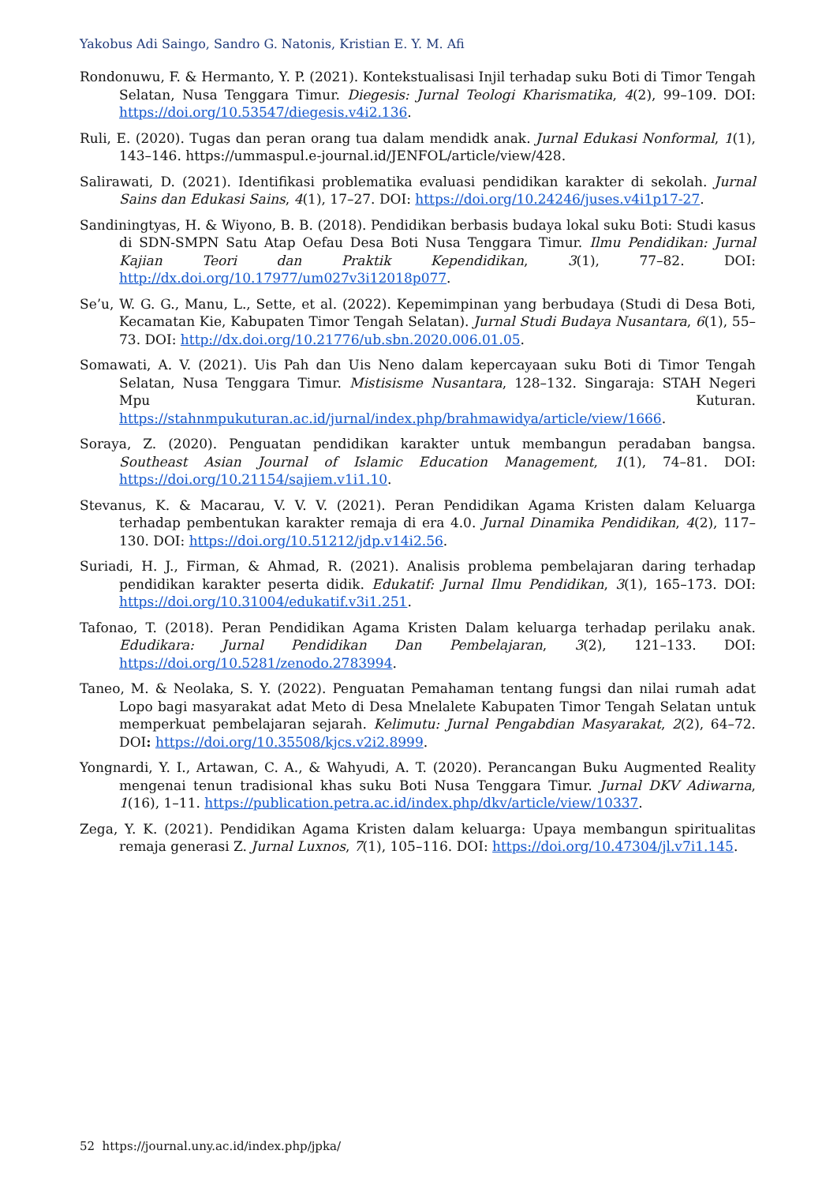Yakobus Adi Saingo, Sandro G. Natonis, Kristian E. Y. M. Afi
Rondonuwu, F. & Hermanto, Y. P. (2021). Kontekstualisasi Injil terhadap suku Boti di Timor Tengah Selatan, Nusa Tenggara Timur. Diegesis: Jurnal Teologi Kharismatika, 4(2), 99–109. DOI: https://doi.org/10.53547/diegesis.v4i2.136.
Ruli, E. (2020). Tugas dan peran orang tua dalam mendidk anak. Jurnal Edukasi Nonformal, 1(1), 143–146. https://ummaspul.e-journal.id/JENFOL/article/view/428.
Salirawati, D. (2021). Identifikasi problematika evaluasi pendidikan karakter di sekolah. Jurnal Sains dan Edukasi Sains, 4(1), 17–27. DOI: https://doi.org/10.24246/juses.v4i1p17-27.
Sandiningtyas, H. & Wiyono, B. B. (2018). Pendidikan berbasis budaya lokal suku Boti: Studi kasus di SDN-SMPN Satu Atap Oefau Desa Boti Nusa Tenggara Timur. Ilmu Pendidikan: Jurnal Kajian Teori dan Praktik Kependidikan, 3(1), 77–82. DOI: http://dx.doi.org/10.17977/um027v3i12018p077.
Se’u, W. G. G., Manu, L., Sette, et al. (2022). Kepemimpinan yang berbudaya (Studi di Desa Boti, Kecamatan Kie, Kabupaten Timor Tengah Selatan). Jurnal Studi Budaya Nusantara, 6(1), 55–73. DOI: http://dx.doi.org/10.21776/ub.sbn.2020.006.01.05.
Somawati, A. V. (2021). Uis Pah dan Uis Neno dalam kepercayaan suku Boti di Timor Tengah Selatan, Nusa Tenggara Timur. Mistisisme Nusantara, 128–132. Singaraja: STAH Negeri Mpu Kuturan. https://stahnmpukuturan.ac.id/jurnal/index.php/brahmawidya/article/view/1666.
Soraya, Z. (2020). Penguatan pendidikan karakter untuk membangun peradaban bangsa. Southeast Asian Journal of Islamic Education Management, 1(1), 74–81. DOI: https://doi.org/10.21154/sajiem.v1i1.10.
Stevanus, K. & Macarau, V. V. V. (2021). Peran Pendidikan Agama Kristen dalam Keluarga terhadap pembentukan karakter remaja di era 4.0. Jurnal Dinamika Pendidikan, 4(2), 117–130. DOI: https://doi.org/10.51212/jdp.v14i2.56.
Suriadi, H. J., Firman, & Ahmad, R. (2021). Analisis problema pembelajaran daring terhadap pendidikan karakter peserta didik. Edukatif: Jurnal Ilmu Pendidikan, 3(1), 165–173. DOI: https://doi.org/10.31004/edukatif.v3i1.251.
Tafonao, T. (2018). Peran Pendidikan Agama Kristen Dalam keluarga terhadap perilaku anak. Edudikara: Jurnal Pendidikan Dan Pembelajaran, 3(2), 121–133. DOI: https://doi.org/10.5281/zenodo.2783994.
Taneo, M. & Neolaka, S. Y. (2022). Penguatan Pemahaman tentang fungsi dan nilai rumah adat Lopo bagi masyarakat adat Meto di Desa Mnelalete Kabupaten Timor Tengah Selatan untuk memperkuat pembelajaran sejarah. Kelimutu: Jurnal Pengabdian Masyarakat, 2(2), 64–72. DOI: https://doi.org/10.35508/kjcs.v2i2.8999.
Yongnardi, Y. I., Artawan, C. A., & Wahyudi, A. T. (2020). Perancangan Buku Augmented Reality mengenai tenun tradisional khas suku Boti Nusa Tenggara Timur. Jurnal DKV Adiwarna, 1(16), 1–11. https://publication.petra.ac.id/index.php/dkv/article/view/10337.
Zega, Y. K. (2021). Pendidikan Agama Kristen dalam keluarga: Upaya membangun spiritualitas remaja generasi Z. Jurnal Luxnos, 7(1), 105–116. DOI: https://doi.org/10.47304/jl.v7i1.145.
52 https://journal.uny.ac.id/index.php/jpka/